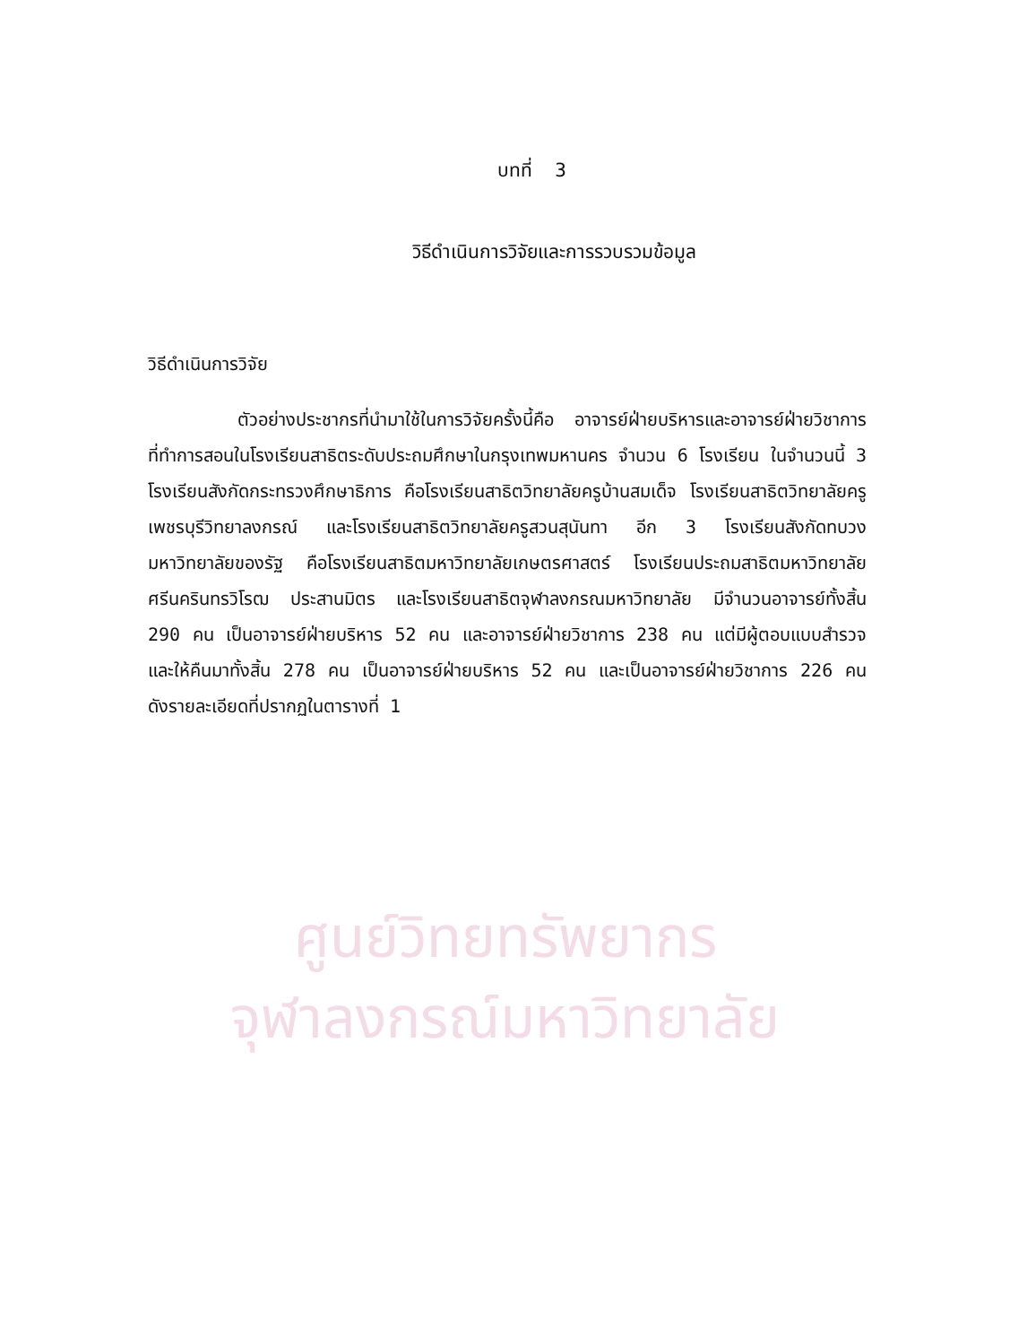ศูนย์วิทยทรัพยากร
จุฬาลงกรณ์มหาวิทยาลัย
บทที่ 3
วิธีดำเนินการวิจัยและการรวบรวมข้อมูล
วิธีดำเนินการวิจัย
ตัวอย่างประชากรที่นำมาใช้ในการวิจัยครั้งนี้คือ อาจารย์ฝ่ายบริหารและอาจารย์ฝ่ายวิชาการ ที่ทำการสอนในโรงเรียนสาธิตระดับประถมศึกษาในกรุงเทพมหานคร จำนวน 6 โรงเรียน ในจำนวนนี้ 3 โรงเรียนสังกัดกระทรวงศึกษาธิการ คือโรงเรียนสาธิตวิทยาลัยครูบ้านสมเด็จ โรงเรียนสาธิตวิทยาลัยครูเพชรบุรีวิทยาลงกรณ์ และโรงเรียนสาธิตวิทยาลัยครูสวนสุนันทา อีก 3 โรงเรียนสังกัดทบวงมหาวิทยาลัยของรัฐ คือโรงเรียนสาธิตมหาวิทยาลัยเกษตรศาสตร์ โรงเรียนประถมสาธิตมหาวิทยาลัยศรีนครินทรวิโรฒ ประสานมิตร และโรงเรียนสาธิตจุฬาลงกรณมหาวิทยาลัย มีจำนวนอาจารย์ทั้งสิ้น 290 คน เป็นอาจารย์ฝ่ายบริหาร 52 คน และอาจารย์ฝ่ายวิชาการ 238 คน แต่มีผู้ตอบแบบสำรวจและให้คืนมาทั้งสิ้น 278 คน เป็นอาจารย์ฝ่ายบริหาร 52 คน และเป็นอาจารย์ฝ่ายวิชาการ 226 คน ดังรายละเอียดที่ปรากฏในตารางที่ 1